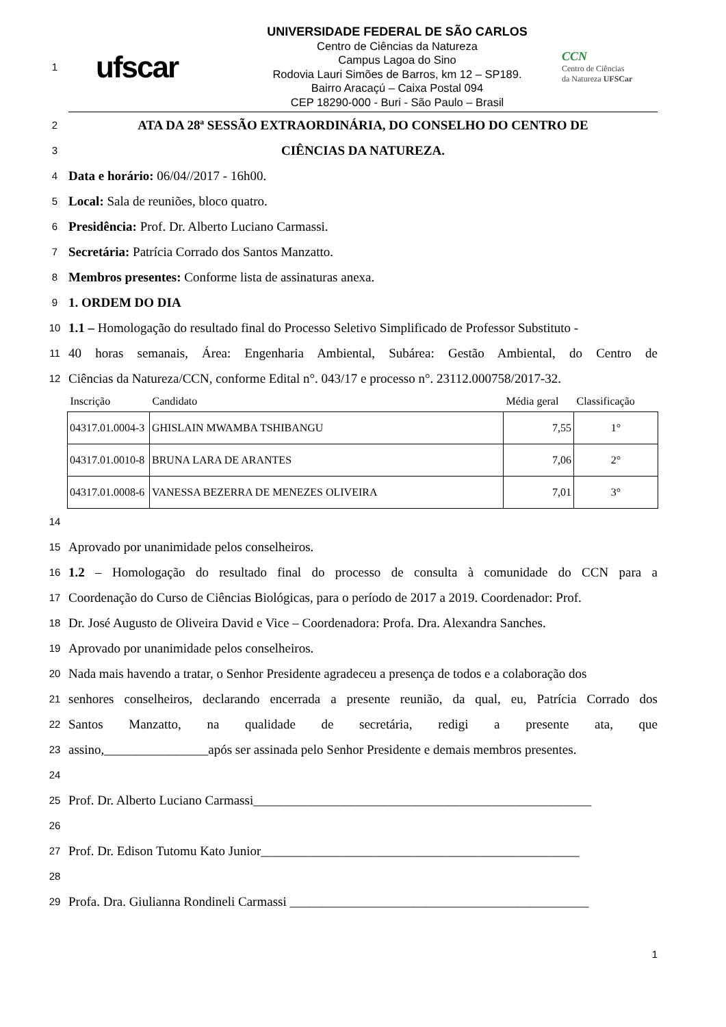1
ufscar
UNIVERSIDADE FEDERAL DE SÃO CARLOS
Centro de Ciências da Natureza
Campus Lagoa do Sino
Rodovia Lauri Simões de Barros, km 12 – SP189.
Bairro Aracaçú – Caixa Postal 094
CEP 18290-000 - Buri - São Paulo – Brasil
CCN
Centro de Ciências
da Natureza UFSCar
2 ATA DA 28ª SESSÃO EXTRAORDINÁRIA, DO CONSELHO DO CENTRO DE
3 CIÊNCIAS DA NATUREZA.
4 Data e horário: 06/04//2017 - 16h00.
5 Local: Sala de reuniões, bloco quatro.
6 Presidência: Prof. Dr. Alberto Luciano Carmassi.
7 Secretária: Patrícia Corrado dos Santos Manzatto.
8 Membros presentes: Conforme lista de assinaturas anexa.
9 1. ORDEM DO DIA
10 1.1 – Homologação do resultado final do Processo Seletivo Simplificado de Professor Substituto -
11 40 horas semanais, Área: Engenharia Ambiental, Subárea: Gestão Ambiental, do Centro de
12 Ciências da Natureza/CCN, conforme Edital n°. 043/17 e processo n°. 23112.000758/2017-32.
| Inscrição | Candidato | Média geral | Classificação |
| --- | --- | --- | --- |
| 04317.01.0004-3 | GHISLAIN MWAMBA TSHIBANGU | 7,55 | 1° |
| 04317.01.0010-8 | BRUNA LARA DE ARANTES | 7,06 | 2° |
| 04317.01.0008-6 | VANESSA BEZERRA DE MENEZES OLIVEIRA | 7,01 | 3° |
14
15 Aprovado por unanimidade pelos conselheiros.
16 1.2 – Homologação do resultado final do processo de consulta à comunidade do CCN para a
17 Coordenação do Curso de Ciências Biológicas, para o período de 2017 a 2019. Coordenador: Prof.
18 Dr. José Augusto de Oliveira David e Vice – Coordenadora: Profa. Dra. Alexandra Sanches.
19 Aprovado por unanimidade pelos conselheiros.
20 Nada mais havendo a tratar, o Senhor Presidente agradeceu a presença de todos e a colaboração dos
21 senhores conselheiros, declarando encerrada a presente reunião, da qual, eu, Patrícia Corrado dos
22 Santos Manzatto, na qualidade de secretária, redigi a presente ata, que
23 assino,________________após ser assinada pelo Senhor Presidente e demais membros presentes.
24
25 Prof. Dr. Alberto Luciano Carmassi____________________________________________________
26
27 Prof. Dr. Edison Tutomu Kato Junior_________________________________________________
28
29 Profa. Dra. Giulianna Rondineli Carmassi ______________________________________________
1